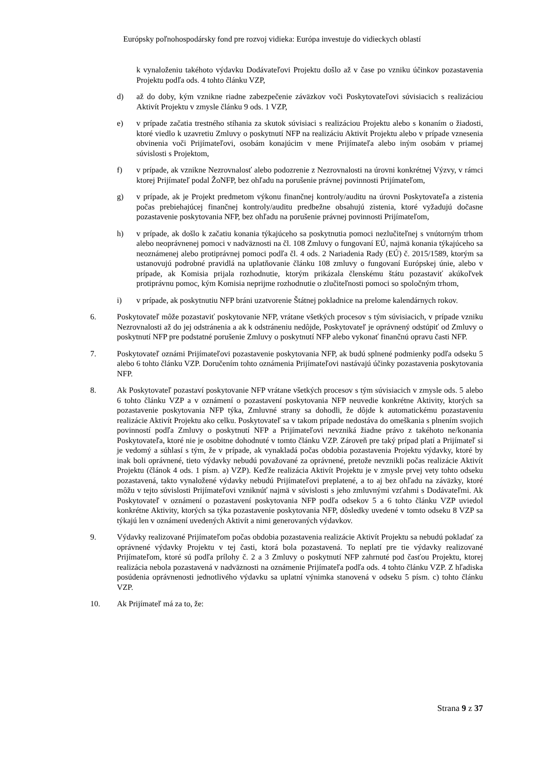Európsky poľnohospodársky fond pre rozvoj vidieka: Európa investuje do vidieckych oblastí
k vynaloženiu takéhoto výdavku Dodávateľovi Projektu došlo až v čase po vzniku účinkov pozastavenia Projektu podľa ods. 4 tohto článku VZP,
d) až do doby, kým vznikne riadne zabezpečenie záväzkov voči Poskytovateľovi súvisiacich s realizáciou Aktivít Projektu v zmysle článku 9 ods. 1 VZP,
e) v prípade začatia trestného stíhania za skutok súvisiaci s realizáciou Projektu alebo s konaním o žiadosti, ktoré viedlo k uzavretiu Zmluvy o poskytnutí NFP na realizáciu Aktivít Projektu alebo v prípade vznesenia obvinenia voči Prijímateľovi, osobám konajúcim v mene Prijímateľa alebo iným osobám v priamej súvislosti s Projektom,
f) v prípade, ak vznikne Nezrovnalosť alebo podozrenie z Nezrovnalosti na úrovni konkrétnej Výzvy, v rámci ktorej Prijímateľ podal ŽoNFP, bez ohľadu na porušenie právnej povinnosti Prijímateľom,
g) v prípade, ak je Projekt predmetom výkonu finančnej kontroly/auditu na úrovni Poskytovateľa a zistenia počas prebiehajúcej finančnej kontroly/auditu predbežne obsahujú zistenia, ktoré vyžadujú dočasne pozastavenie poskytovania NFP, bez ohľadu na porušenie právnej povinnosti Prijímateľom,
h) v prípade, ak došlo k začatiu konania týkajúceho sa poskytnutia pomoci nezlučiteľnej s vnútorným trhom alebo neoprávnenej pomoci v nadväznosti na čl. 108 Zmluvy o fungovaní EÚ, najmä konania týkajúceho sa neoznámenej alebo protiprávnej pomoci podľa čl. 4 ods. 2 Nariadenia Rady (EÚ) č. 2015/1589, ktorým sa ustanovujú podrobné pravidlá na uplatňovanie článku 108 zmluvy o fungovaní Európskej únie, alebo v prípade, ak Komisia prijala rozhodnutie, ktorým prikázala členskému štátu pozastaviť akúkoľvek protiprávnu pomoc, kým Komisia neprijme rozhodnutie o zlučiteľnosti pomoci so spoločným trhom,
i) v prípade, ak poskytnutiu NFP bráni uzatvorenie Štátnej pokladnice na prelome kalendárnych rokov.
6. Poskytovateľ môže pozastaviť poskytovanie NFP, vrátane všetkých procesov s tým súvisiacich, v prípade vzniku Nezrovnalosti až do jej odstránenia a ak k odstráneniu nedôjde, Poskytovateľ je oprávnený odstúpiť od Zmluvy o poskytnutí NFP pre podstatné porušenie Zmluvy o poskytnutí NFP alebo vykonať finančnú opravu časti NFP.
7. Poskytovateľ oznámi Prijímateľovi pozastavenie poskytovania NFP, ak budú splnené podmienky podľa odseku 5 alebo 6 tohto článku VZP. Doručením tohto oznámenia Prijímateľovi nastávajú účinky pozastavenia poskytovania NFP.
8. Ak Poskytovateľ pozastaví poskytovanie NFP vrátane všetkých procesov s tým súvisiacich v zmysle ods. 5 alebo 6 tohto článku VZP a v oznámení o pozastavení poskytovania NFP neuvedie konkrétne Aktivity, ktorých sa pozastavenie poskytovania NFP týka, Zmluvné strany sa dohodli, že dôjde k automatickému pozastaveniu realizácie Aktivít Projektu ako celku. Poskytovateľ sa v takom prípade nedostáva do omeškania s plnením svojich povinností podľa Zmluvy o poskytnutí NFP a Prijímateľovi nevzniká žiadne právo z takéhoto ne/konania Poskytovateľa, ktoré nie je osobitne dohodnuté v tomto článku VZP. Zároveň pre taký prípad platí a Prijímateľ si je vedomý a súhlasí s tým, že v prípade, ak vynakladá počas obdobia pozastavenia Projektu výdavky, ktoré by inak boli oprávnené, tieto výdavky nebudú považované za oprávnené, pretože nevznikli počas realizácie Aktivít Projektu (článok 4 ods. 1 písm. a) VZP). Keďže realizácia Aktivít Projektu je v zmysle prvej vety tohto odseku pozastavená, takto vynaložené výdavky nebudú Prijímateľovi preplatené, a to aj bez ohľadu na záväzky, ktoré môžu v tejto súvislosti Prijímateľovi vzniknúť najmä v súvislosti s jeho zmluvnými vzťahmi s Dodávateľmi. Ak Poskytovateľ v oznámení o pozastavení poskytovania NFP podľa odsekov 5 a 6 tohto článku VZP uviedol konkrétne Aktivity, ktorých sa týka pozastavenie poskytovania NFP, dôsledky uvedené v tomto odseku 8 VZP sa týkajú len v oznámení uvedených Aktivít a nimi generovaných výdavkov.
9. Výdavky realizované Prijímateľom počas obdobia pozastavenia realizácie Aktivít Projektu sa nebudú pokladať za oprávnené výdavky Projektu v tej časti, ktorá bola pozastavená. To neplatí pre tie výdavky realizované Prijímateľom, ktoré sú podľa prílohy č. 2 a 3 Zmluvy o poskytnutí NFP zahrnuté pod časťou Projektu, ktorej realizácia nebola pozastavená v nadväznosti na oznámenie Prijímateľa podľa ods. 4 tohto článku VZP. Z hľadiska posúdenia oprávnenosti jednotlivého výdavku sa uplatní výnimka stanovená v odseku 5 písm. c) tohto článku VZP.
10. Ak Prijímateľ má za to, že:
Strana 9 z 37